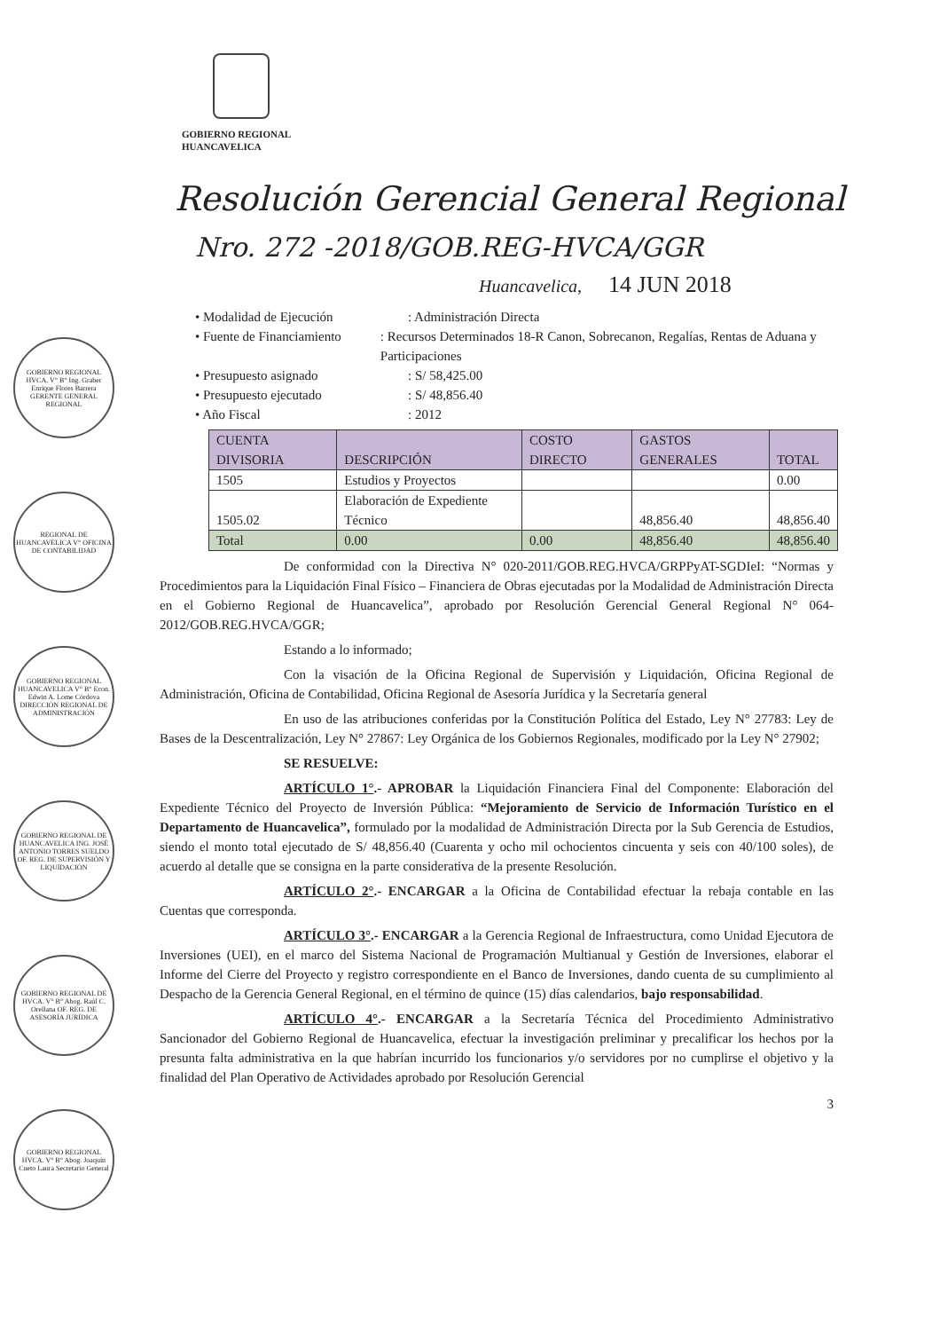GOBIERNO REGIONAL
HUANCAVELICA
Resolución Gerencial General Regional
Nro. 272 -2018/GOB.REG-HVCA/GGR
Huancavelica, 14 JUN 2018
GOBIERNO REGIONAL HVCA. V° B° Ing. Graber Enrique Flores Barrera GERENTE GENERAL REGIONAL
REGIONAL DE HUANCAVELICA V° OFICINA DE CONTABILIDAD
GOBIERNO REGIONAL HUANCAVELICA V° B° Econ. Edwin A. Lome Córdova DIRECCIÓN REGIONAL DE ADMINISTRACIÓN
GOBIERNO REGIONAL DE HUANCAVELICA ING. JOSÉ ANTONIO TORRES SUELDO OF. REG. DE SUPERVISIÓN Y LIQUIDACIÓN
GOBIERNO REGIONAL DE HVCA. V° B° Abog. Raúl C. Orellana OF. REG. DE ASESORÍA JURÍDICA
GOBIERNO REGIONAL HVCA. V° B° Abog. Joaquín Cueto Laura Secretario General
• Modalidad de Ejecución: Administración Directa
• Fuente de Financiamiento: Recursos Determinados 18-R Canon, Sobrecanon, Regalías, Rentas de Aduana y Participaciones
• Presupuesto asignado: S/ 58,425.00
• Presupuesto ejecutado: S/ 48,856.40
• Año Fiscal: 2012
| CUENTA DIVISORIA | DESCRIPCIÓN | COSTO DIRECTO | GASTOS GENERALES | TOTAL |
| --- | --- | --- | --- | --- |
| 1505 | Estudios y Proyectos | | | 0.00 |
| 1505.02 | Elaboración de Expediente Técnico | | 48,856.40 | 48,856.40 |
| Total | 0.00 | 0.00 | 48,856.40 | 48,856.40 |
De conformidad con la Directiva N° 020-2011/GOB.REG.HVCA/GRPPyAT-SGDIeI: “Normas y Procedimientos para la Liquidación Final Físico – Financiera de Obras ejecutadas por la Modalidad de Administración Directa en el Gobierno Regional de Huancavelica”, aprobado por Resolución Gerencial General Regional N° 064-2012/GOB.REG.HVCA/GGR;
Estando a lo informado;
Con la visación de la Oficina Regional de Supervisión y Liquidación, Oficina Regional de Administración, Oficina de Contabilidad, Oficina Regional de Asesoría Jurídica y la Secretaría general
En uso de las atribuciones conferidas por la Constitución Política del Estado, Ley N° 27783: Ley de Bases de la Descentralización, Ley N° 27867: Ley Orgánica de los Gobiernos Regionales, modificado por la Ley N° 27902;
SE RESUELVE:
ARTÍCULO 1°.- APROBAR la Liquidación Financiera Final del Componente: Elaboración del Expediente Técnico del Proyecto de Inversión Pública: “Mejoramiento de Servicio de Información Turístico en el Departamento de Huancavelica”, formulado por la modalidad de Administración Directa por la Sub Gerencia de Estudios, siendo el monto total ejecutado de S/ 48,856.40 (Cuarenta y ocho mil ochocientos cincuenta y seis con 40/100 soles), de acuerdo al detalle que se consigna en la parte considerativa de la presente Resolución.
ARTÍCULO 2°.- ENCARGAR a la Oficina de Contabilidad efectuar la rebaja contable en las Cuentas que corresponda.
ARTÍCULO 3°.- ENCARGAR a la Gerencia Regional de Infraestructura, como Unidad Ejecutora de Inversiones (UEI), en el marco del Sistema Nacional de Programación Multianual y Gestión de Inversiones, elaborar el Informe del Cierre del Proyecto y registro correspondiente en el Banco de Inversiones, dando cuenta de su cumplimiento al Despacho de la Gerencia General Regional, en el término de quince (15) días calendarios, bajo responsabilidad.
ARTÍCULO 4°.- ENCARGAR a la Secretaría Técnica del Procedimiento Administrativo Sancionador del Gobierno Regional de Huancavelica, efectuar la investigación preliminar y precalificar los hechos por la presunta falta administrativa en la que habrían incurrido los funcionarios y/o servidores por no cumplirse el objetivo y la finalidad del Plan Operativo de Actividades aprobado por Resolución Gerencial
3